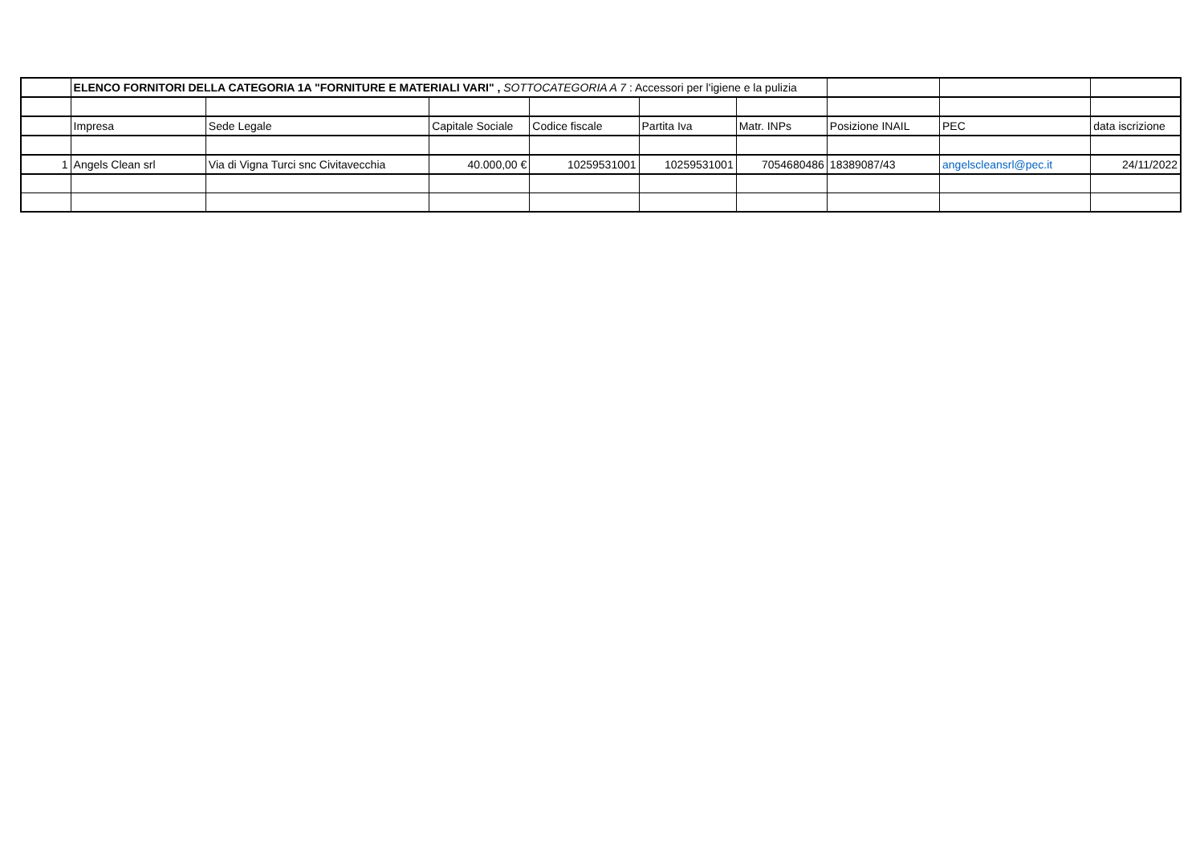| | ELENCO FORNITORI DELLA CATEGORIA 1A "FORNITURE E MATERIALI VARI" , SOTTOCATEGORIA A 7 : Accessori per l'igiene e la pulizia | | | | | | | | |
| | Impresa | Sede Legale | Capitale Sociale | Codice fiscale | Partita Iva | Matr. INPs | Posizione INAIL | PEC | data iscrizione |
| 1 | Angels Clean srl | Via di Vigna Turci snc Civitavecchia | 40.000,00 € | 10259531001 | 10259531001 | 7054680486 | 18389087/43 | angelscleansrl@pec.it | 24/11/2022 |